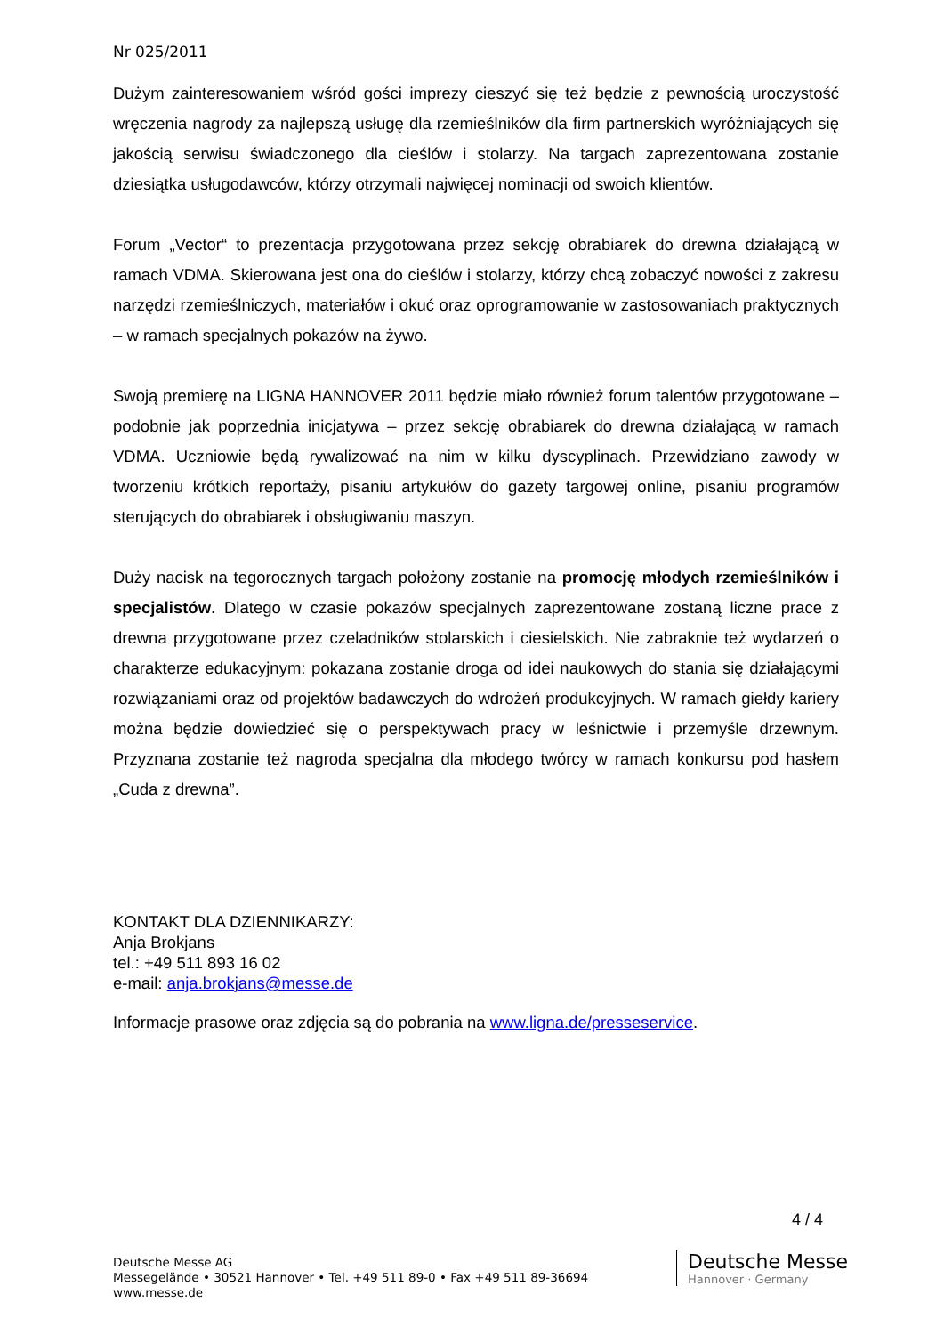Nr 025/2011
Dużym zainteresowaniem wśród gości imprezy cieszyć się też będzie z pewnością uroczystość wręczenia nagrody za najlepszą usługę dla rzemieślników dla firm partnerskich wyróżniających się jakością serwisu świadczonego dla cieślów i stolarzy. Na targach zaprezentowana zostanie dziesiątka usługodawców, którzy otrzymali najwięcej nominacji od swoich klientów.
Forum „Vector“ to prezentacja przygotowana przez sekcję obrabiarek do drewna działającą w ramach VDMA. Skierowana jest ona do cieślów i stolarzy, którzy chcą zobaczyć nowości z zakresu narzędzi rzemieślniczych, materiałów i okuć oraz oprogramowanie w zastosowaniach praktycznych – w ramach specjalnych pokazów na żywo.
Swoją premierę na LIGNA HANNOVER 2011 będzie miało również forum talentów przygotowane – podobnie jak poprzednia inicjatywa – przez sekcję obrabiarek do drewna działającą w ramach VDMA. Uczniowie będą rywalizować na nim w kilku dyscyplinach. Przewidziano zawody w tworzeniu krótkich reportaży, pisaniu artykułów do gazety targowej online, pisaniu programów sterujących do obrabiarek i obsługiwaniu maszyn.
Duży nacisk na tegorocznych targach położony zostanie na promocję młodych rzemieślników i specjalistów. Dlatego w czasie pokazów specjalnych zaprezentowane zostaną liczne prace z drewna przygotowane przez czeladników stolarskich i ciesielskich. Nie zabraknie też wydarzeń o charakterze edukacyjnym: pokazana zostanie droga od idei naukowych do stania się działającymi rozwiązaniami oraz od projektów badawczych do wdrożeń produkcyjnych. W ramach giełdy kariery można będzie dowiedzieć się o perspektywach pracy w leśnictwie i przemyśle drzewnym. Przyznana zostanie też nagroda specjalna dla młodego twórcy w ramach konkursu pod hasłem „Cuda z drewna”.
KONTAKT DLA DZIENNIKARZY:
Anja Brokjans
tel.: +49 511 893 16 02
e-mail: anja.brokjans@messe.de
Informacje prasowe oraz zdjęcia są do pobrania na www.ligna.de/presseservice.
4 / 4
Deutsche Messe AG
Messegelände • 30521 Hannover • Tel. +49 511 89-0 • Fax +49 511 89-36694
www.messe.de
Deutsche Messe
Hannover · Germany